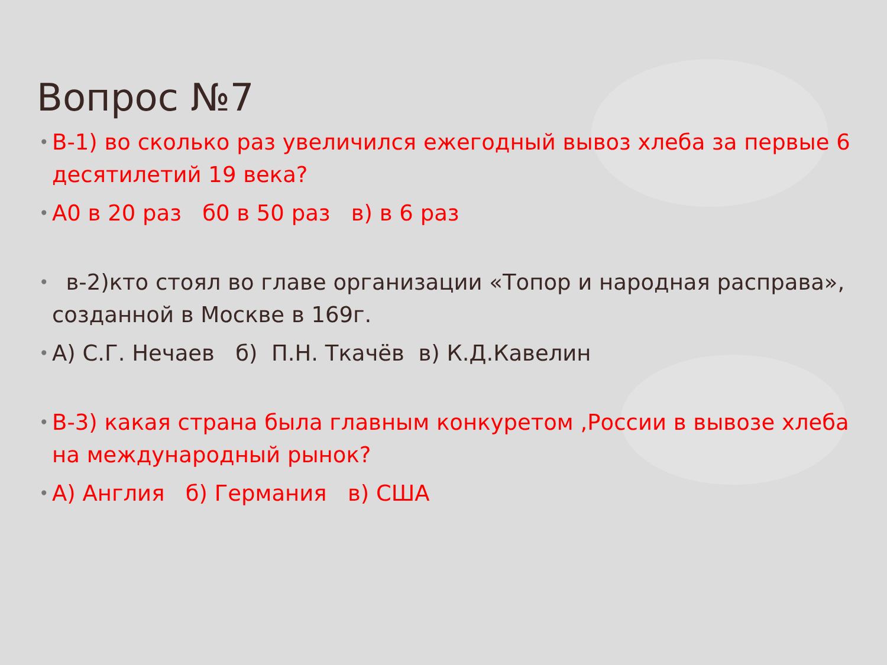Вопрос №7
• В-1) во сколько раз увеличился ежегодный вывоз хлеба за первые 6 десятилетий 19 века?
• А0 в 20 раз б0 в 50 раз в) в 6 раз
• в-2)кто стоял во главе организации «Топор и народная расправа», созданной в Москве в 169г.
• А) С.Г. Нечаев б) П.Н. Ткачёв в) К.Д.Кавелин
• В-3) какая страна была главным конкуретом ,России в вывозе хлеба на международный рынок?
• А) Англия б) Германия в) США